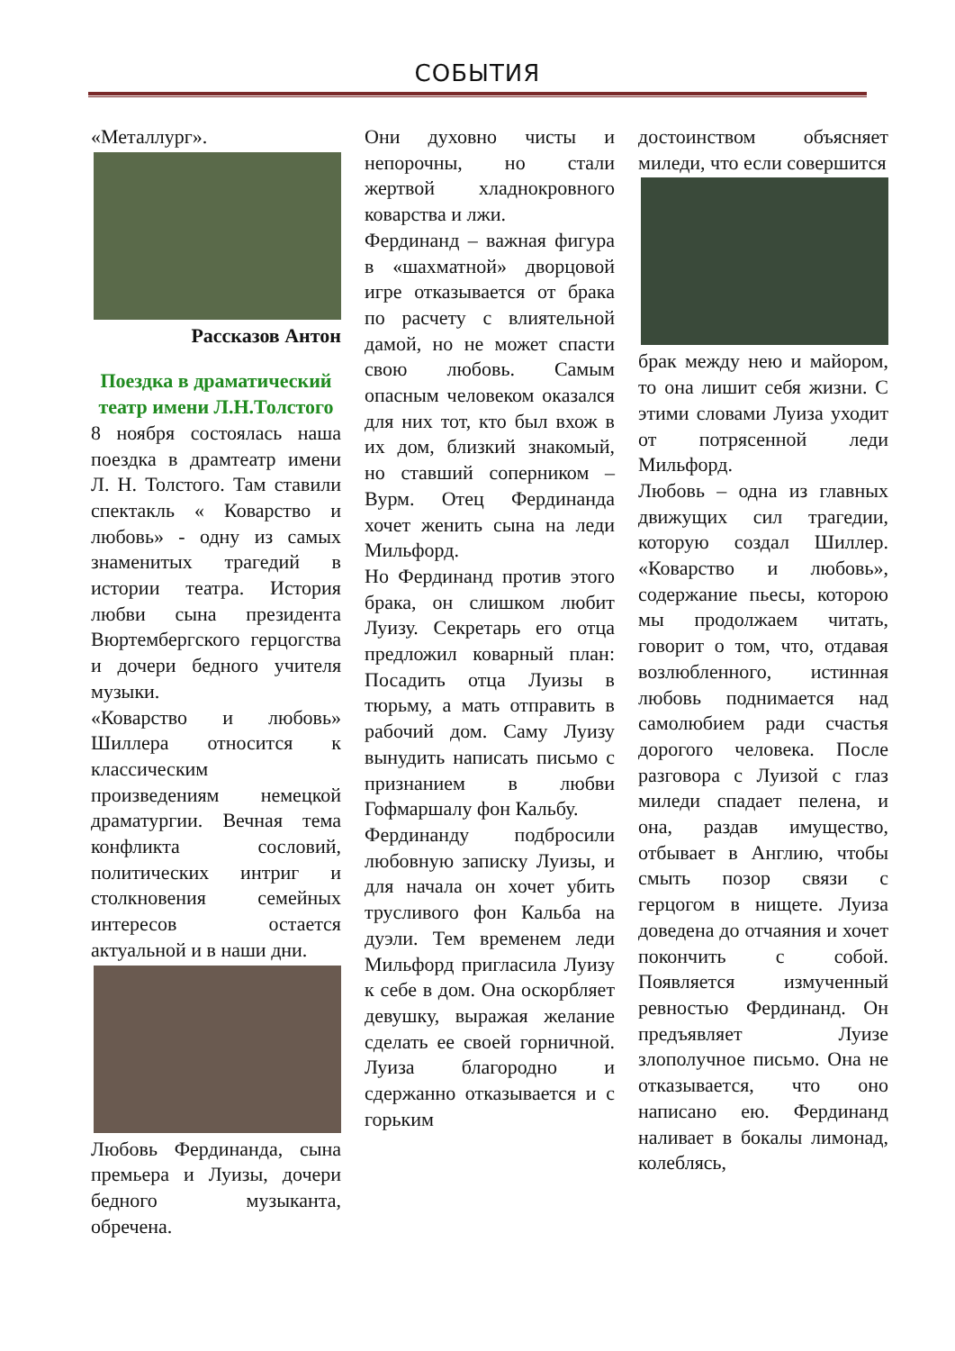СОБЫТИЯ
«Металлург».
Рассказов Антон
Поездка в драматический театр имени Л.Н.Толстого
8 ноября состоялась наша поездка в драмтеатр имени Л. Н. Толстого. Там ставили спектакль « Коварство и любовь» - одну из самых знаменитых трагедий в истории театра. История любви сына президента Вюртембергского герцогства и дочери бедного учителя музыки.
«Коварство и любовь» Шиллера относится к классическим произведениям немецкой драматургии. Вечная тема конфликта сословий, политических интриг и столкновения семейных интересов остается актуальной и в наши дни.
Любовь Фердинанда, сына премьера и Луизы, дочери бедного музыканта, обречена.
Они духовно чисты и непорочны, но стали жертвой хладнокровного коварства и лжи.
Фердинанд – важная фигура в «шахматной» дворцовой игре отказывается от брака по расчету с влиятельной дамой, но не может спасти свою любовь. Самым опасным человеком оказался для них тот, кто был вхож в их дом, близкий знакомый, но ставший соперником – Вурм. Отец Фердинанда хочет женить сына на леди Мильфорд.
Но Фердинанд против этого брака, он слишком любит Луизу. Секретарь его отца предложил коварный план: Посадить отца Луизы в тюрьму, а мать отправить в рабочий дом. Саму Луизу вынудить написать письмо с признанием в любви Гофмаршалу фон Кальбу.
Фердинанду подбросили любовную записку Луизы, и для начала он хочет убить трусливого фон Кальба на дуэли. Тем временем леди Мильфорд пригласила Луизу к себе в дом. Она оскорбляет девушку, выражая желание сделать ее своей горничной. Луиза благородно и сдержанно отказывается и с горьким
достоинством объясняет миледи, что если совершится
брак между нею и майором, то она лишит себя жизни. С этими словами Луиза уходит от потрясенной леди Мильфорд.
Любовь – одна из главных движущих сил трагедии, которую создал Шиллер. «Коварство и любовь», содержание пьесы, которою мы продолжаем читать, говорит о том, что, отдавая возлюбленного, истинная любовь поднимается над самолюбием ради счастья дорогого человека. После разговора с Луизой с глаз миледи спадает пелена, и она, раздав имущество, отбывает в Англию, чтобы смыть позор связи с герцогом в нищете. Луиза доведена до отчаяния и хочет покончить с собой. Появляется измученный ревностью Фердинанд. Он предъявляет Луизе злополучное письмо. Она не отказывается, что оно написано ею. Фердинанд наливает в бокалы лимонад, колеблясь,